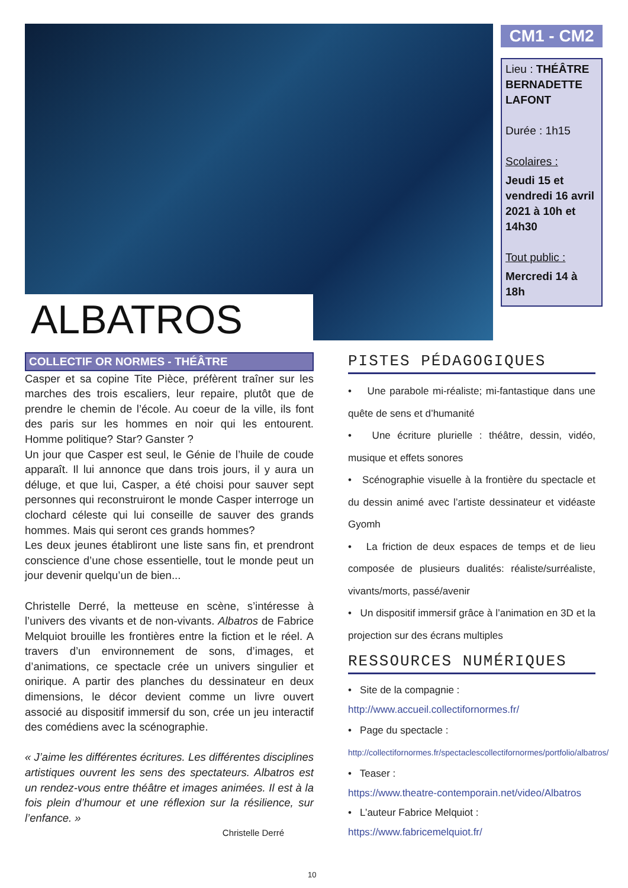ALBATROS
CM1 - CM2
Lieu : THÉÂTRE BERNADETTE LAFONT
Durée : 1h15
Scolaires :
Jeudi 15 et vendredi 16 avril 2021 à 10h et 14h30
Tout public :
Mercredi 14 à 18h
COLLECTIF OR NORMES - THÉÂTRE
Casper et sa copine Tite Pièce, préfèrent traîner sur les marches des trois escaliers, leur repaire, plutôt que de prendre le chemin de l’école. Au coeur de la ville, ils font des paris sur les hommes en noir qui les entourent. Homme politique? Star? Ganster ?
Un jour que Casper est seul, le Génie de l’huile de coude apparaît. Il lui annonce que dans trois jours, il y aura un déluge, et que lui, Casper, a été choisi pour sauver sept personnes qui reconstruiront le monde Casper interroge un clochard céleste qui lui conseille de sauver des grands hommes. Mais qui seront ces grands hommes?
Les deux jeunes établiront une liste sans fin, et prendront conscience d’une chose essentielle, tout le monde peut un jour devenir quelqu’un de bien...
Christelle Derré, la metteuse en scène, s’intéresse à l’univers des vivants et de non-vivants. Albatros de Fabrice Melquiot brouille les frontières entre la fiction et le réel. A travers d’un environnement de sons, d’images, et d’animations, ce spectacle crée un univers singulier et onirique. A partir des planches du dessinateur en deux dimensions, le décor devient comme un livre ouvert associé au dispositif immersif du son, crée un jeu interactif des comédiens avec la scénographie.
« J’aime les différentes écritures. Les différentes disciplines artistiques ouvrent les sens des spectateurs. Albatros est un rendez-vous entre théâtre et images animées. Il est à la fois plein d’humour et une réflexion sur la résilience, sur l’enfance. »
Christelle Derré
PISTES PÉDAGOGIQUES
• Une parabole mi-réaliste; mi-fantastique dans une quête de sens et d’humanité
• Une écriture plurielle : théâtre, dessin, vidéo, musique et effets sonores
• Scénographie visuelle à la frontière du spectacle et du dessin animé avec l’artiste dessinateur et vidéaste Gyomh
• La friction de deux espaces de temps et de lieu composée de plusieurs dualités: réaliste/surréaliste, vivants/morts, passé/avenir
• Un dispositif immersif grâce à l’animation en 3D et la projection sur des écrans multiples
RESSOURCES NUMÉRIQUES
• Site de la compagnie :
http://www.accueil.collectifornormes.fr/
• Page du spectacle :
http://collectifornormes.fr/spectaclescollectifornormes/portfolio/albatros/
• Teaser :
https://www.theatre-contemporain.net/video/Albatros
• L’auteur Fabrice Melquiot :
https://www.fabricemelquiot.fr/
10